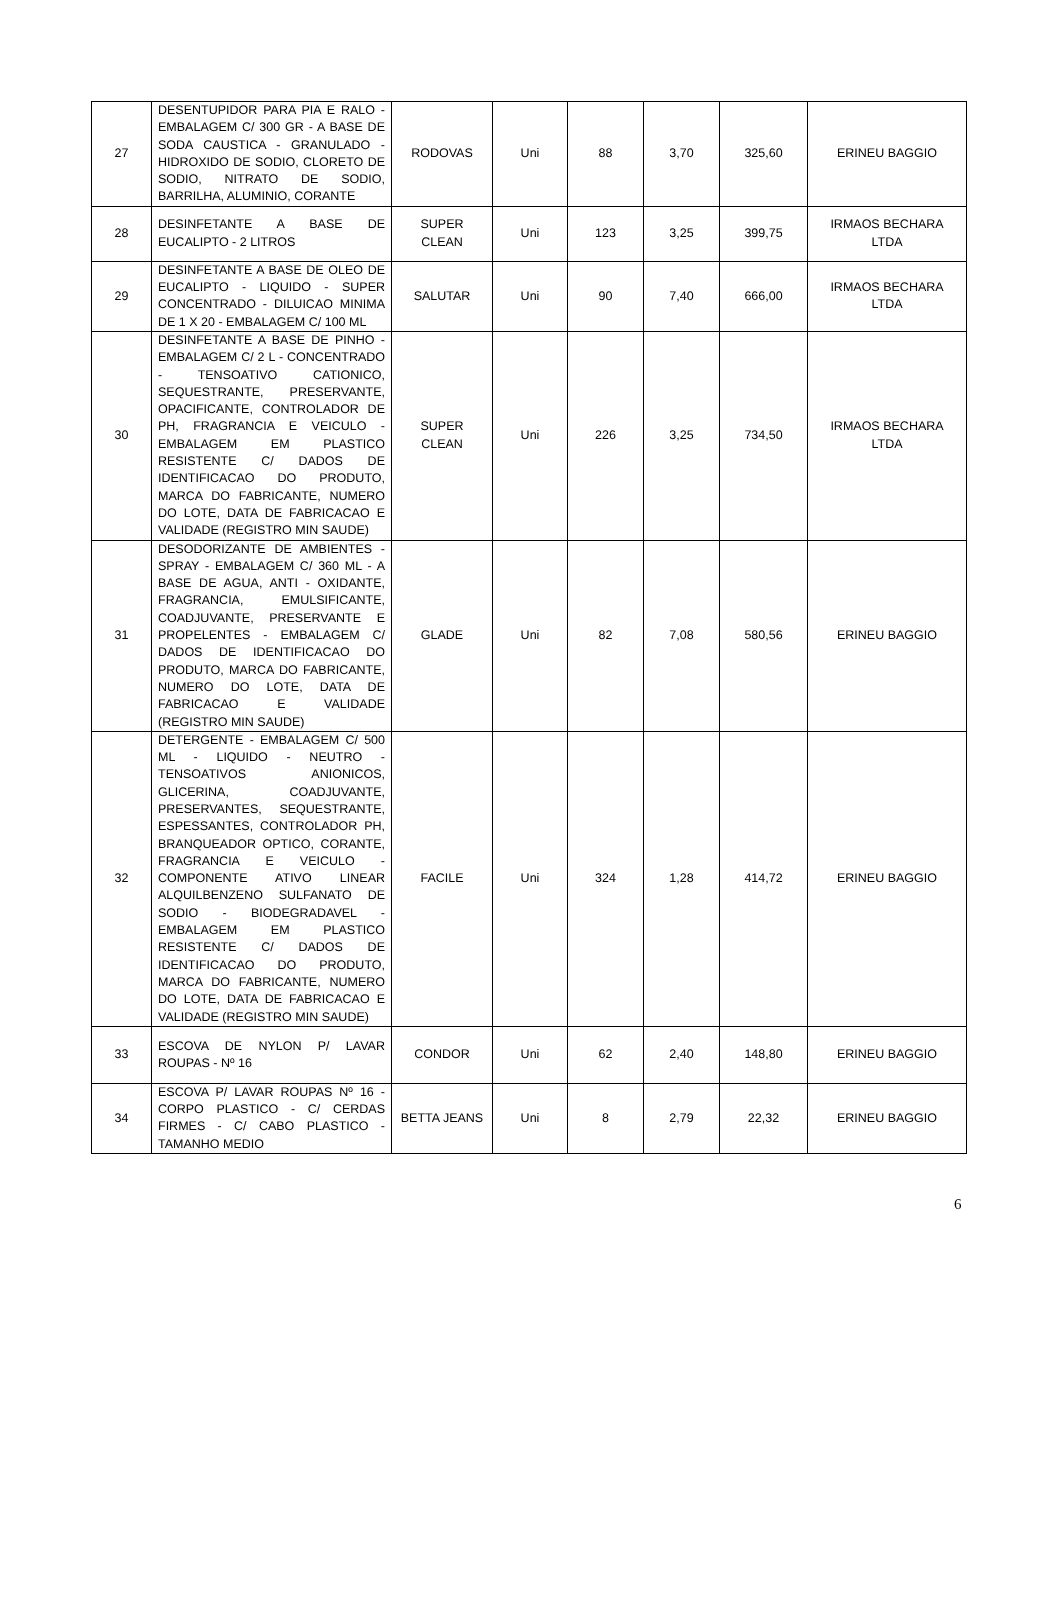| 27 | DESENTUPIDOR PARA PIA E RALO - EMBALAGEM C/ 300 GR - A BASE DE SODA CAUSTICA - GRANULADO - HIDROXIDO DE SODIO, CLORETO DE SODIO, NITRATO DE SODIO, BARRILHA, ALUMINIO, CORANTE | RODOVAS | Uni | 88 | 3,70 | 325,60 | ERINEU BAGGIO |
| 28 | DESINFETANTE A BASE DE EUCALIPTO - 2 LITROS | SUPER CLEAN | Uni | 123 | 3,25 | 399,75 | IRMAOS BECHARA LTDA |
| 29 | DESINFETANTE A BASE DE OLEO DE EUCALIPTO - LIQUIDO - SUPER CONCENTRADO - DILUICAO MINIMA DE 1 X 20 - EMBALAGEM C/ 100 ML | SALUTAR | Uni | 90 | 7,40 | 666,00 | IRMAOS BECHARA LTDA |
| 30 | DESINFETANTE A BASE DE PINHO - EMBALAGEM C/ 2 L - CONCENTRADO - TENSOATIVO CATIONICO, SEQUESTRANTE, PRESERVANTE, OPACIFICANTE, CONTROLADOR DE PH, FRAGRANCIA E VEICULO - EMBALAGEM EM PLASTICO RESISTENTE C/ DADOS DE IDENTIFICACAO DO PRODUTO, MARCA DO FABRICANTE, NUMERO DO LOTE, DATA DE FABRICACAO E VALIDADE (REGISTRO MIN SAUDE) | SUPER CLEAN | Uni | 226 | 3,25 | 734,50 | IRMAOS BECHARA LTDA |
| 31 | DESODORIZANTE DE AMBIENTES - SPRAY - EMBALAGEM C/ 360 ML - A BASE DE AGUA, ANTI - OXIDANTE, FRAGRANCIA, EMULSIFICANTE, COADJUVANTE, PRESERVANTE E PROPELENTES - EMBALAGEM C/ DADOS DE IDENTIFICACAO DO PRODUTO, MARCA DO FABRICANTE, NUMERO DO LOTE, DATA DE FABRICACAO E VALIDADE (REGISTRO MIN SAUDE) | GLADE | Uni | 82 | 7,08 | 580,56 | ERINEU BAGGIO |
| 32 | DETERGENTE - EMBALAGEM C/ 500 ML - LIQUIDO - NEUTRO - TENSOATIVOS ANIONICOS, GLICERINA, COADJUVANTE, PRESERVANTES, SEQUESTRANTE, ESPESSANTES, CONTROLADOR PH, BRANQUEADOR OPTICO, CORANTE, FRAGRANCIA E VEICULO - COMPONENTE ATIVO LINEAR ALQUILBENZENO SULFANATO DE SODIO - BIODEGRADAVEL - EMBALAGEM EM PLASTICO RESISTENTE C/ DADOS DE IDENTIFICACAO DO PRODUTO, MARCA DO FABRICANTE, NUMERO DO LOTE, DATA DE FABRICACAO E VALIDADE (REGISTRO MIN SAUDE) | FACILE | Uni | 324 | 1,28 | 414,72 | ERINEU BAGGIO |
| 33 | ESCOVA DE NYLON P/ LAVAR ROUPAS - Nº 16 | CONDOR | Uni | 62 | 2,40 | 148,80 | ERINEU BAGGIO |
| 34 | ESCOVA P/ LAVAR ROUPAS Nº 16 - CORPO PLASTICO - C/ CERDAS FIRMES - C/ CABO PLASTICO - TAMANHO MEDIO | BETTA JEANS | Uni | 8 | 2,79 | 22,32 | ERINEU BAGGIO |
6